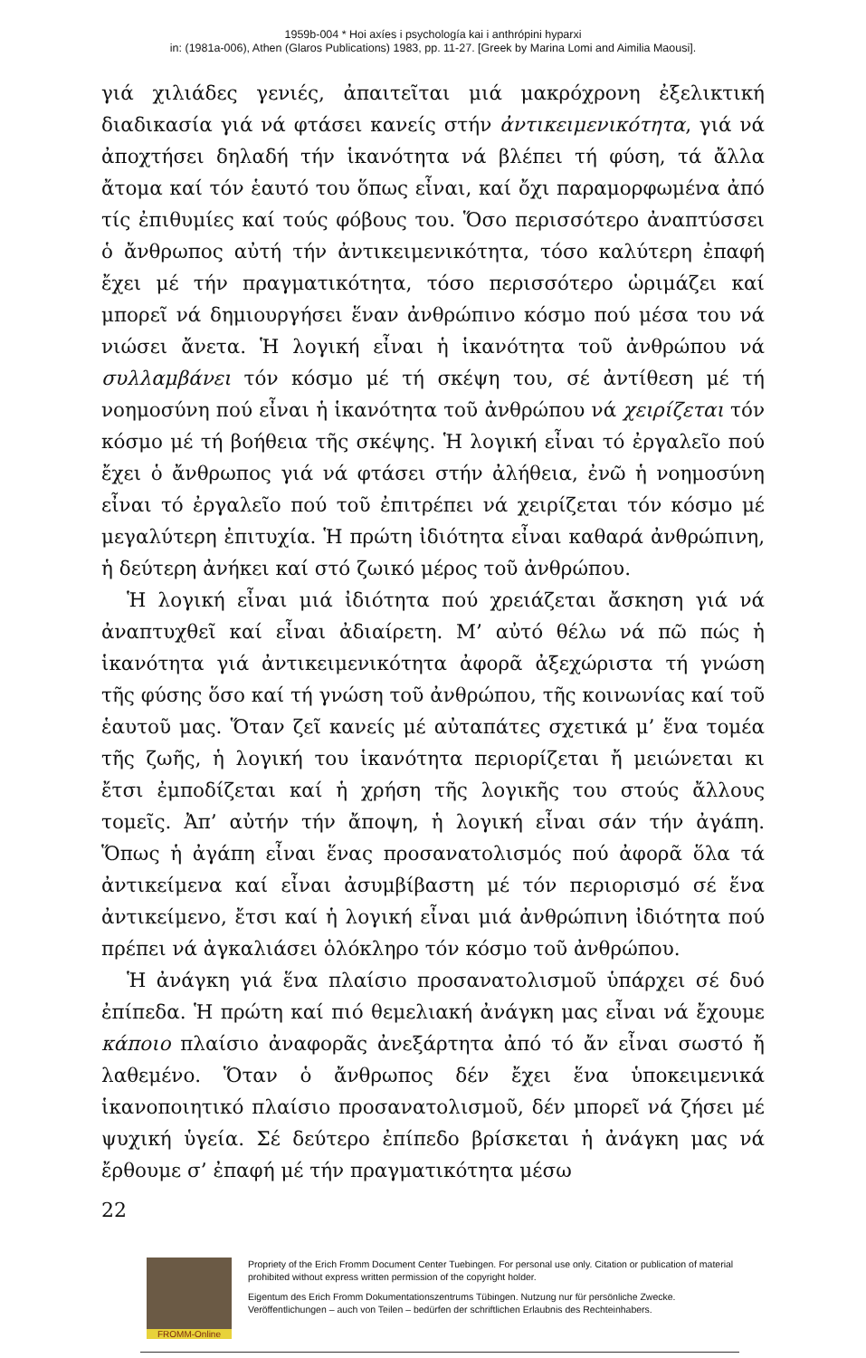1959b-004 * Hoi axíes i psychología kai i anthrópini hyparxi
in: (1981a-006), Athen (Glaros Publications) 1983, pp. 11-27. [Greek by Marina Lomi and Aimilia Maousi].
γιά χιλιάδες γενιές, ἀπαιτεῖται μιά μακρόχρονη ἐξελικτική διαδικασία γιά νά φτάσει κανείς στήν ἀντικειμενικότητα, γιά νά ἀποχτήσει δηλαδή τήν ἱκανότητα νά βλέπει τή φύση, τά ἄλλα ἄτομα καί τόν ἑαυτό του ὅπως εἶναι, καί ὄχι παραμορφωμένα ἀπό τίς ἐπιθυμίες καί τούς φόβους του. Ὅσο περισσότερο ἀναπτύσσει ὁ ἄνθρωπος αὐτή τήν ἀντικειμενικότητα, τόσο καλύτερη ἐπαφή ἔχει μέ τήν πραγματικότητα, τόσο περισσότερο ὡριμάζει καί μπορεῖ νά δημιουργήσει ἕναν ἀνθρώπινο κόσμο πού μέσα του νά νιώσει ἄνετα. Ἡ λογική εἶναι ἡ ἱκανότητα τοῦ ἀνθρώπου νά συλλαμβάνει τόν κόσμο μέ τή σκέψη του, σέ ἀντίθεση μέ τή νοημοσύνη πού εἶναι ἡ ἱκανότητα τοῦ ἀνθρώπου νά χειρίζεται τόν κόσμο μέ τή βοήθεια τῆς σκέψης. Ἡ λογική εἶναι τό ἐργαλεῖο πού ἔχει ὁ ἄνθρωπος γιά νά φτάσει στήν ἀλήθεια, ἐνῶ ἡ νοημοσύνη εἶναι τό ἐργαλεῖο πού τοῦ ἐπιτρέπει νά χειρίζεται τόν κόσμο μέ μεγαλύτερη ἐπιτυχία. Ἡ πρώτη ἰδιότητα εἶναι καθαρά ἀνθρώπινη, ἡ δεύτερη ἀνήκει καί στό ζωικό μέρος τοῦ ἀνθρώπου.
Ἡ λογική εἶναι μιά ἰδιότητα πού χρειάζεται ἄσκηση γιά νά ἀναπτυχθεῖ καί εἶναι ἀδιαίρετη. Μ’ αὐτό θέλω νά πῶ πώς ἡ ἱκανότητα γιά ἀντικειμενικότητα ἀφορᾶ ἀξεχώριστα τή γνώση τῆς φύσης ὅσο καί τή γνώση τοῦ ἀνθρώπου, τῆς κοινωνίας καί τοῦ ἑαυτοῦ μας. Ὅταν ζεῖ κανείς μέ αὐταπάτες σχετικά μ’ ἕνα τομέα τῆς ζωῆς, ἡ λογική του ἱκανότητα περιορίζεται ἤ μειώνεται κι ἔτσι ἐμποδίζεται καί ἡ χρήση τῆς λογικῆς του στούς ἄλλους τομεῖς. Ἀπ’ αὐτήν τήν ἄποψη, ἡ λογική εἶναι σάν τήν ἀγάπη. Ὅπως ἡ ἀγάπη εἶναι ἕνας προσανατολισμός πού ἀφορᾶ ὅλα τά ἀντικείμενα καί εἶναι ἀσυμβίβαστη μέ τόν περιορισμό σέ ἕνα ἀντικείμενο, ἔτσι καί ἡ λογική εἶναι μιά ἀνθρώπινη ἰδιότητα πού πρέπει νά ἀγκαλιάσει ὁλόκληρο τόν κόσμο τοῦ ἀνθρώπου.
Ἡ ἀνάγκη γιά ἕνα πλαίσιο προσανατολισμοῦ ὑπάρχει σέ δυό ἐπίπεδα. Ἡ πρώτη καί πιό θεμελιακή ἀνάγκη μας εἶναι νά ἔχουμε κάποιο πλαίσιο ἀναφορᾶς ἀνεξάρτητα ἀπό τό ἄν εἶναι σωστό ἤ λαθεμένο. Ὅταν ὁ ἄνθρωπος δέν ἔχει ἕνα ὑποκειμενικά ἱκανοποιητικό πλαίσιο προσανατολισμοῦ, δέν μπορεῖ νά ζήσει μέ ψυχική ὑγεία. Σέ δεύτερο ἐπίπεδο βρίσκεται ἡ ἀνάγκη μας νά ἔρθουμε σ’ ἐπαφή μέ τήν πραγματικότητα μέσω
22
FROMM-Online
Propriety of the Erich Fromm Document Center Tuebingen. For personal use only. Citation or publication of material prohibited without express written permission of the copyright holder.
Eigentum des Erich Fromm Dokumentationszentrums Tübingen. Nutzung nur für persönliche Zwecke. Veröffentlichungen – auch von Teilen – bedürfen der schriftlichen Erlaubnis des Rechteinhabers.